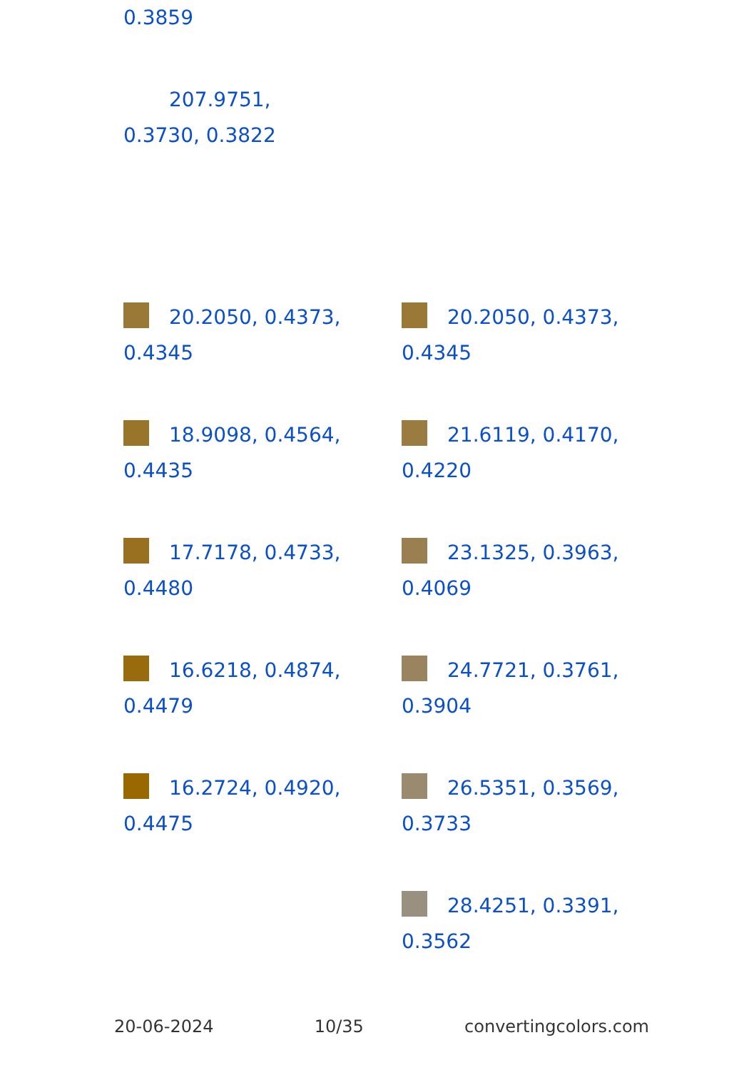0.3859
207.9751, 0.3730, 0.3822
20.2050, 0.4373, 0.4345
20.2050, 0.4373, 0.4345
18.9098, 0.4564, 0.4435
21.6119, 0.4170, 0.4220
17.7178, 0.4733, 0.4480
23.1325, 0.3963, 0.4069
16.6218, 0.4874, 0.4479
24.7721, 0.3761, 0.3904
16.2724, 0.4920, 0.4475
26.5351, 0.3569, 0.3733
28.4251, 0.3391, 0.3562
20-06-2024 10/35 convertingcolors.com